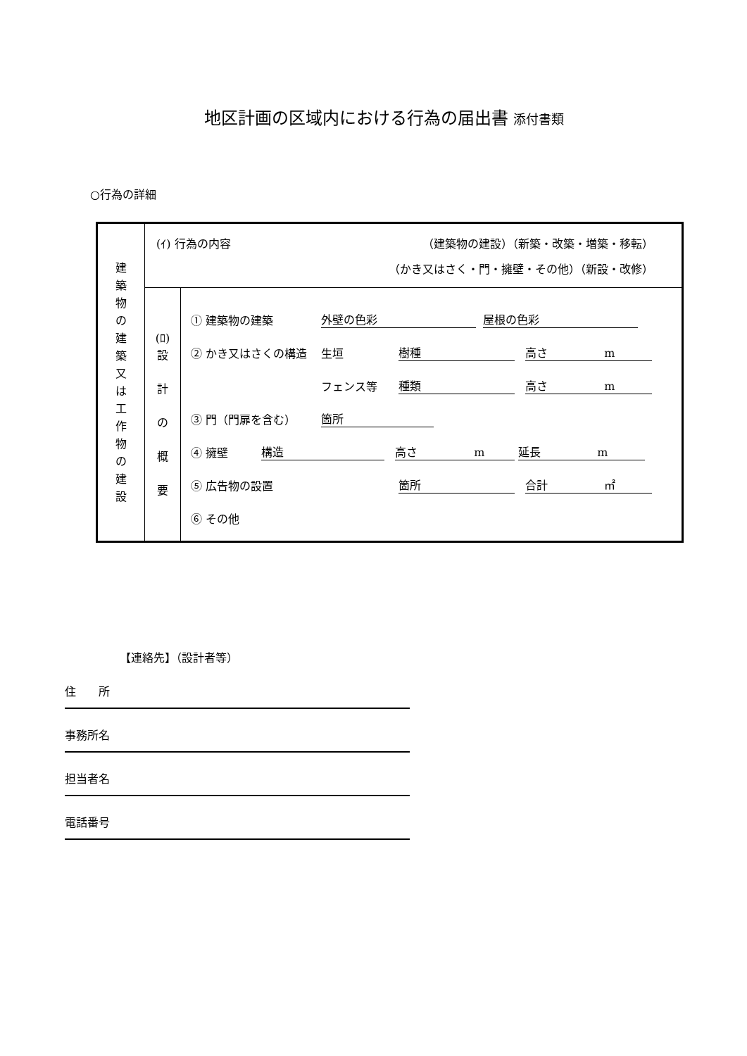地区計画の区域内における行為の届出書 添付書類
○行為の詳細
| 建 築 物 の 建 築 又 は 工 作 物 の 建 設 | (ｲ) 行為の内容 （建築物の建設）（新築・改築・増築・移転） （かき又はさく・門・擁壁・その他）（新設・改修） | |
| | (ﾛ) 設 計 の 概 要 | ① 建築物の建築 外壁の色彩 屋根の色彩 ② かき又はさくの構造 生垣 樹種 高さ m フェンス等 種類 高さ m ③ 門（門扉を含む） 箇所 ④ 擁壁 構造 高さ m 延長 m ⑤ 広告物の設置 箇所 合計 ㎡ ⑥ その他 |
【連絡先】（設計者等）
住　　所
事務所名
担当者名
電話番号